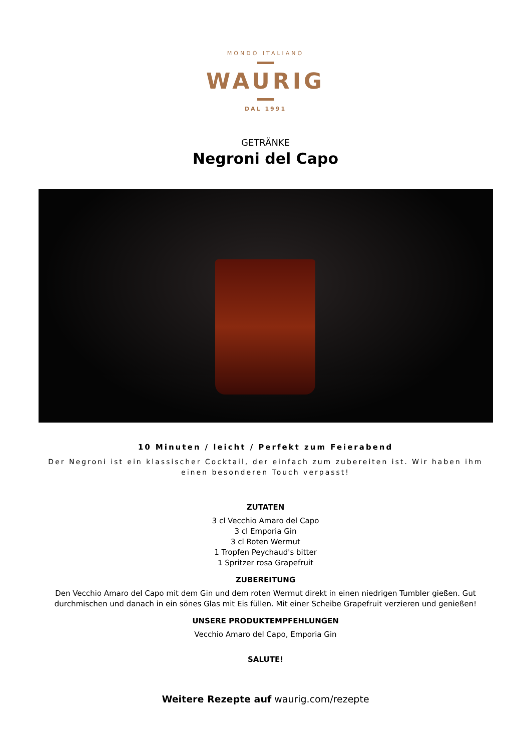MONDO ITALIANO
WAURIG
DAL 1991
GETRÄNKE
Negroni del Capo
10 Minuten / leicht / Perfekt zum Feierabend
Der Negroni ist ein klassischer Cocktail, der einfach zum zubereiten ist. Wir haben ihm einen besonderen Touch verpasst!
ZUTATEN
3 cl Vecchio Amaro del Capo
3 cl Emporia Gin
3 cl Roten Wermut
1 Tropfen Peychaud's bitter
1 Spritzer rosa Grapefruit
ZUBEREITUNG
Den Vecchio Amaro del Capo mit dem Gin und dem roten Wermut direkt in einen niedrigen Tumbler gießen. Gut durchmischen und danach in ein sönes Glas mit Eis füllen. Mit einer Scheibe Grapefruit verzieren und genießen!
UNSERE PRODUKTEMPFEHLUNGEN
Vecchio Amaro del Capo, Emporia Gin
SALUTE!
Weitere Rezepte auf waurig.com/rezepte